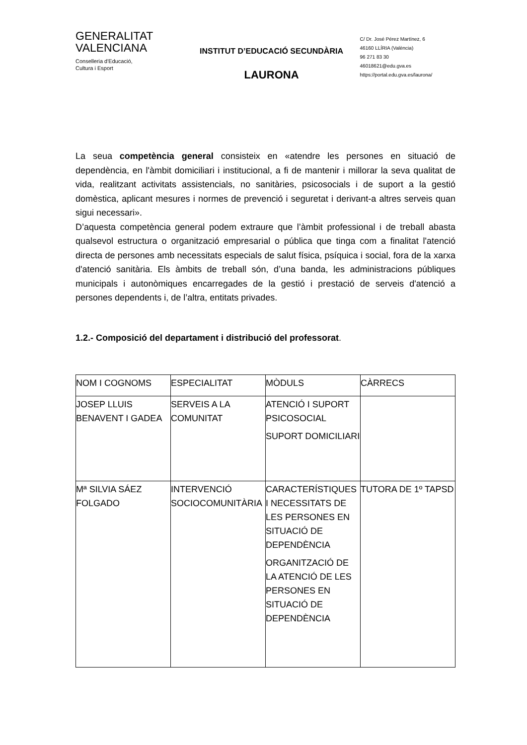GENERALITAT
VALENCIANA
Conselleria d'Educació,
Cultura i Esport
INSTITUT D’EDUCACIÓ SECUNDÀRIA
LAURONA
C/ Dr. José Pérez Martínez, 6
46160 LLÍRIA (València)
96 271 83 30
46018621@edu.gva.es
https://portal.edu.gva.es/laurona/
La seua competència general consisteix en «atendre les persones en situació de dependència, en l'àmbit domiciliari i institucional, a fi de mantenir i millorar la seva qualitat de vida, realitzant activitats assistencials, no sanitàries, psicosocials i de suport a la gestió domèstica, aplicant mesures i normes de prevenció i seguretat i derivant-a altres serveis quan sigui necessari».
D’aquesta competència general podem extraure que l’àmbit professional i de treball abasta qualsevol estructura o organització empresarial o pública que tinga com a finalitat l'atenció directa de persones amb necessitats especials de salut física, psíquica i social, fora de la xarxa d'atenció sanitària. Els àmbits de treball són, d’una banda, les administracions públiques municipals i autonòmiques encarregades de la gestió i prestació de serveis d'atenció a persones dependents i, de l’altra, entitats privades.
1.2.- Composició del departament i distribució del professorat.
| NOM I COGNOMS | ESPECIALITAT | MÒDULS | CÀRRECS |
| JOSEP LLUIS BENAVENT I GADEA | SERVEIS A LA COMUNITAT | ATENCIÓ I SUPORT PSICOSOCIAL SUPORT DOMICILIARI | |
| Mª SILVIA SÁEZ FOLGADO | INTERVENCIÓ SOCIOCOMUNITÀRIA | CARACTERÍSTIQUES I NECESSITATS DE LES PERSONES EN SITUACIÓ DE DEPENDÈNCIA ORGANITZACIÓ DE LA ATENCIÓ DE LES PERSONES EN SITUACIÓ DE DEPENDÈNCIA | TUTORA DE 1º TAPSD |